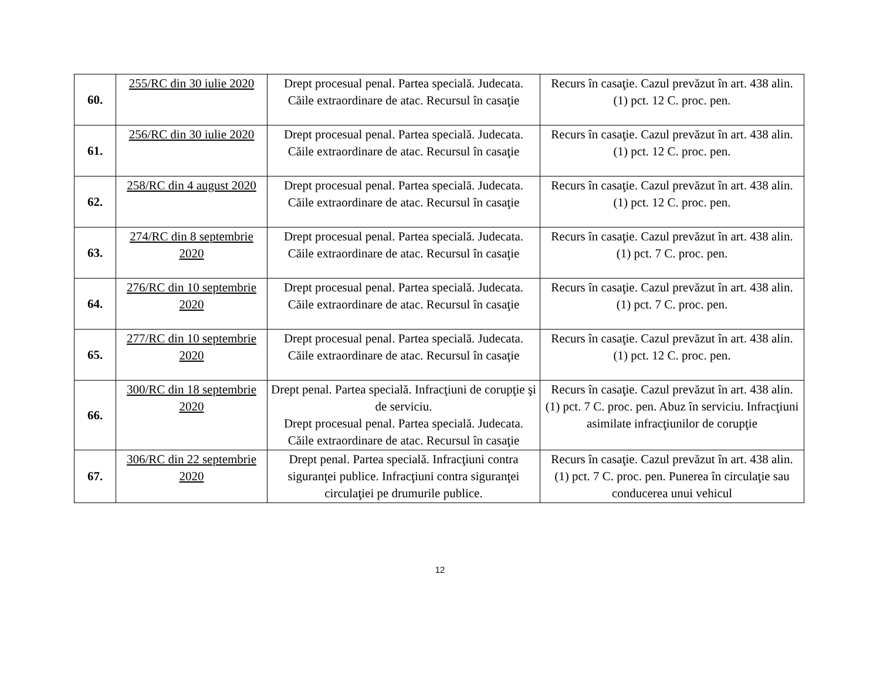| 60. | 255/RC din 30 iulie 2020 | Drept procesual penal. Partea specială. Judecata. Căile extraordinare de atac. Recursul în casaţie | Recurs în casaţie. Cazul prevăzut în art. 438 alin. (1) pct. 12 C. proc. pen. |
| 61. | 256/RC din 30 iulie 2020 | Drept procesual penal. Partea specială. Judecata. Căile extraordinare de atac. Recursul în casaţie | Recurs în casaţie. Cazul prevăzut în art. 438 alin. (1) pct. 12 C. proc. pen. |
| 62. | 258/RC din 4 august 2020 | Drept procesual penal. Partea specială. Judecata. Căile extraordinare de atac. Recursul în casaţie | Recurs în casaţie. Cazul prevăzut în art. 438 alin. (1) pct. 12 C. proc. pen. |
| 63. | 274/RC din 8 septembrie 2020 | Drept procesual penal. Partea specială. Judecata. Căile extraordinare de atac. Recursul în casaţie | Recurs în casaţie. Cazul prevăzut în art. 438 alin. (1) pct. 7 C. proc. pen. |
| 64. | 276/RC din 10 septembrie 2020 | Drept procesual penal. Partea specială. Judecata. Căile extraordinare de atac. Recursul în casaţie | Recurs în casaţie. Cazul prevăzut în art. 438 alin. (1) pct. 7 C. proc. pen. |
| 65. | 277/RC din 10 septembrie 2020 | Drept procesual penal. Partea specială. Judecata. Căile extraordinare de atac. Recursul în casaţie | Recurs în casaţie. Cazul prevăzut în art. 438 alin. (1) pct. 12 C. proc. pen. |
| 66. | 300/RC din 18 septembrie 2020 | Drept penal. Partea specială. Infracţiuni de corupţie şi de serviciu. Drept procesual penal. Partea specială. Judecata. Căile extraordinare de atac. Recursul în casaţie | Recurs în casaţie. Cazul prevăzut în art. 438 alin. (1) pct. 7 C. proc. pen. Abuz în serviciu. Infracţiuni asimilate infracţiunilor de corupţie |
| 67. | 306/RC din 22 septembrie 2020 | Drept penal. Partea specială. Infracţiuni contra siguranţei publice. Infracţiuni contra siguranţei circulaţiei pe drumurile publice. | Recurs în casaţie. Cazul prevăzut în art. 438 alin. (1) pct. 7 C. proc. pen. Punerea în circulaţie sau conducerea unui vehicul |
12